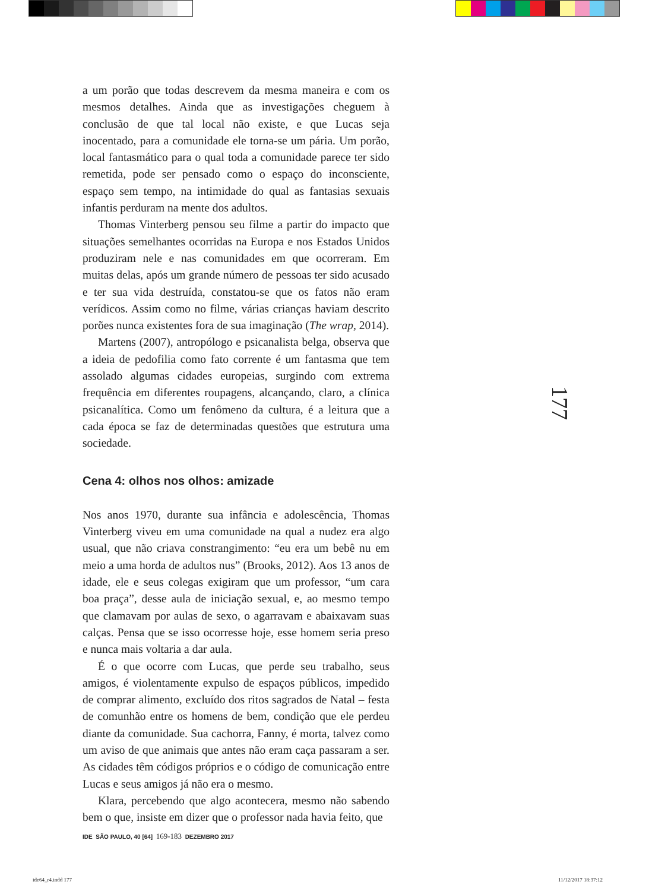a um porão que todas descrevem da mesma maneira e com os mesmos detalhes. Ainda que as investigações cheguem à conclusão de que tal local não existe, e que Lucas seja inocentado, para a comunidade ele torna-se um pária. Um porão, local fantasmático para o qual toda a comunidade parece ter sido remetida, pode ser pensado como o espaço do inconsciente, espaço sem tempo, na intimidade do qual as fantasias sexuais infantis perduram na mente dos adultos.
Thomas Vinterberg pensou seu filme a partir do impacto que situações semelhantes ocorridas na Europa e nos Estados Unidos produziram nele e nas comunidades em que ocorreram. Em muitas delas, após um grande número de pessoas ter sido acusado e ter sua vida destruída, constatou-se que os fatos não eram verídicos. Assim como no filme, várias crianças haviam descrito porões nunca existentes fora de sua imaginação (The wrap, 2014).
Martens (2007), antropólogo e psicanalista belga, observa que a ideia de pedofilia como fato corrente é um fantasma que tem assolado algumas cidades europeias, surgindo com extrema frequência em diferentes roupagens, alcançando, claro, a clínica psicanalítica. Como um fenômeno da cultura, é a leitura que a cada época se faz de determinadas questões que estrutura uma sociedade.
Cena 4: olhos nos olhos: amizade
Nos anos 1970, durante sua infância e adolescência, Thomas Vinterberg viveu em uma comunidade na qual a nudez era algo usual, que não criava constrangimento: “eu era um bebê nu em meio a uma horda de adultos nus” (Brooks, 2012). Aos 13 anos de idade, ele e seus colegas exigiram que um professor, “um cara boa praça”, desse aula de iniciação sexual, e, ao mesmo tempo que clamavam por aulas de sexo, o agarravam e abaixavam suas calças. Pensa que se isso ocorresse hoje, esse homem seria preso e nunca mais voltaria a dar aula.
É o que ocorre com Lucas, que perde seu trabalho, seus amigos, é violentamente expulso de espaços públicos, impedido de comprar alimento, excluído dos ritos sagrados de Natal – festa de comunhão entre os homens de bem, condição que ele perdeu diante da comunidade. Sua cachorra, Fanny, é morta, talvez como um aviso de que animais que antes não eram caça passaram a ser. As cidades têm códigos próprios e o código de comunicação entre Lucas e seus amigos já não era o mesmo.
Klara, percebendo que algo acontecera, mesmo não sabendo bem o que, insiste em dizer que o professor nada havia feito, que
177
IDE SÃO PAULO, 40 [64] 169-183 DEZEMBRO 2017
ide64_r4.indd 177 11/12/2017 18:37:12